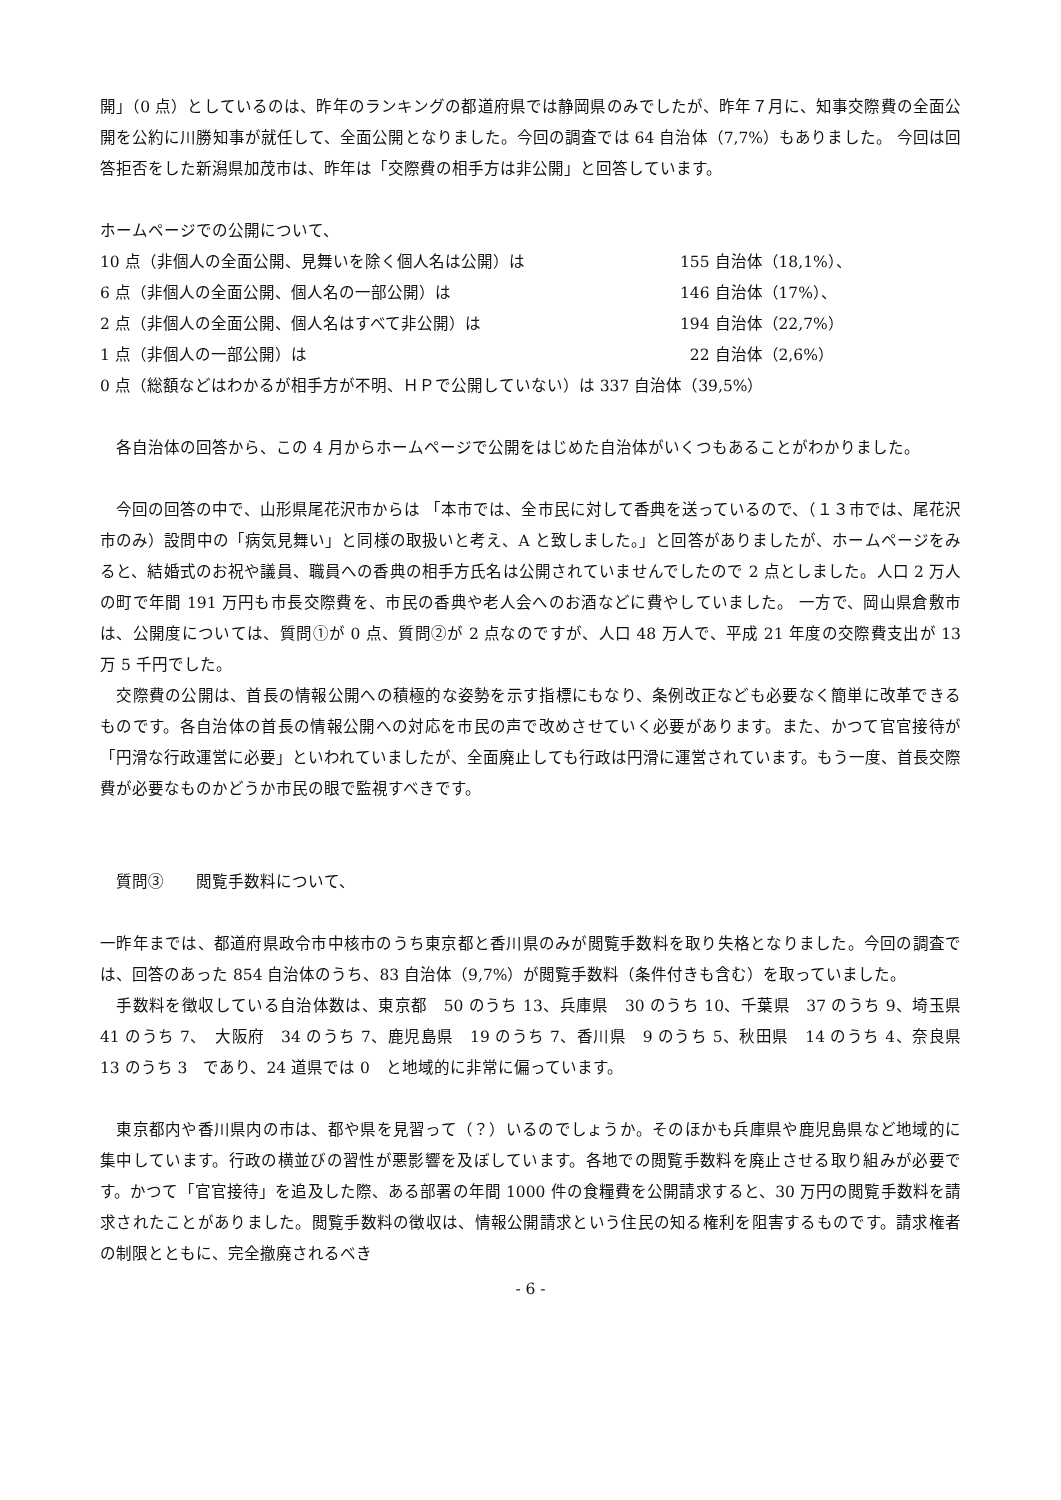開」（0 点）としているのは、昨年のランキングの都道府県では静岡県のみでしたが、昨年７月に、知事交際費の全面公開を公約に川勝知事が就任して、全面公開となりました。今回の調査では 64 自治体（7,7%）もありました。 今回は回答拒否をした新潟県加茂市は、昨年は「交際費の相手方は非公開」と回答しています。
ホームページでの公開について、
10 点（非個人の全面公開、見舞いを除く個人名は公開）は 155 自治体（18,1%）、
6 点（非個人の全面公開、個人名の一部公開）は 146 自治体（17%）、
2 点（非個人の全面公開、個人名はすべて非公開）は 194 自治体（22,7%）
1 点（非個人の一部公開）は 22 自治体（2,6%）
0 点（総額などはわかるが相手方が不明、ＨＰで公開していない）は 337 自治体（39,5%）
　各自治体の回答から、この 4 月からホームページで公開をはじめた自治体がいくつもあることがわかりました。
　今回の回答の中で、山形県尾花沢市からは 「本市では、全市民に対して香典を送っているので、（１３市では、尾花沢市のみ）設問中の「病気見舞い」と同様の取扱いと考え、A と致しました。」と回答がありましたが、ホームページをみると、結婚式のお祝や議員、職員への香典の相手方氏名は公開されていませんでしたので 2 点としました。人口 2 万人の町で年間 191 万円も市長交際費を、市民の香典や老人会へのお酒などに費やしていました。 一方で、岡山県倉敷市は、公開度については、質問①が 0 点、質問②が 2 点なのですが、人口 48 万人で、平成 21 年度の交際費支出が 13 万 5 千円でした。
　交際費の公開は、首長の情報公開への積極的な姿勢を示す指標にもなり、条例改正なども必要なく簡単に改革できるものです。各自治体の首長の情報公開への対応を市民の声で改めさせていく必要があります。また、かつて官官接待が「円滑な行政運営に必要」といわれていましたが、全面廃止しても行政は円滑に運営されています。もう一度、首長交際費が必要なものかどうか市民の眼で監視すべきです。
　質問③　　閲覧手数料について、
一昨年までは、都道府県政令市中核市のうち東京都と香川県のみが閲覧手数料を取り失格となりました。今回の調査では、回答のあった 854 自治体のうち、83 自治体（9,7%）が閲覧手数料（条件付きも含む）を取っていました。
　手数料を徴収している自治体数は、東京都　50 のうち 13、兵庫県　30 のうち 10、千葉県　37 のうち 9、埼玉県　41 のうち 7、　大阪府　34 のうち 7、鹿児島県　19 のうち 7、香川県　9 のうち 5、秋田県　14 のうち 4、奈良県　13 のうち 3　であり、24 道県では 0　と地域的に非常に偏っています。
　東京都内や香川県内の市は、都や県を見習って（？）いるのでしょうか。そのほかも兵庫県や鹿児島県など地域的に集中しています。行政の横並びの習性が悪影響を及ぼしています。各地での閲覧手数料を廃止させる取り組みが必要です。かつて「官官接待」を追及した際、ある部署の年間 1000 件の食糧費を公開請求すると、30 万円の閲覧手数料を請求されたことがありました。閲覧手数料の徴収は、情報公開請求という住民の知る権利を阻害するものです。請求権者の制限とともに、完全撤廃されるべき
- 6 -